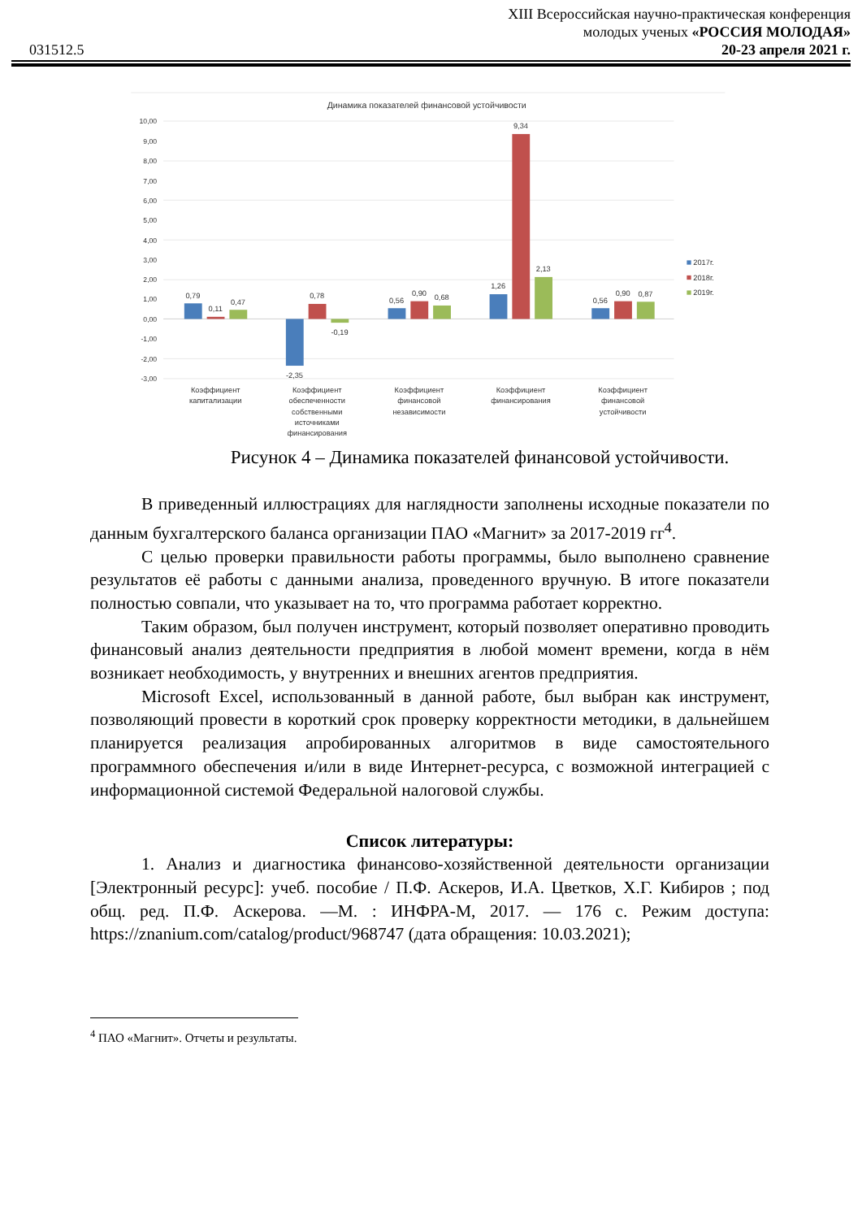031512.5
XIII Всероссийская научно-практическая конференция
молодых ученых «РОССИЯ МОЛОДАЯ»
20-23 апреля 2021 г.
Динамика показателей финансовой устойчивости
10,00
9,00
8,00
7,00
6,00
5,00
4,00
3,00
2,00
1,00
0,00
-1,00
-2,00
-3,00
0,79
0,11
0,47
-2,35
0,78
-0,19
0,56
0,90
0,68
1,26
9,34
2,13
0,56
0,90
0,87
Коэффициент
капитализации
Коэффициент
обеспеченности
собственными
источниками
финансирования
Коэффициент
финансовой
независимости
Коэффициент
финансирования
Коэффициент
финансовой
устойчивости
2017г.
2018г.
2019г.
Рисунок 4 – Динамика показателей финансовой устойчивости.
В приведенный иллюстрациях для наглядности заполнены исходные показатели по данным бухгалтерского баланса организации ПАО «Магнит» за 2017-2019 гг<sup>4</sup>.
С целью проверки правильности работы программы, было выполнено сравнение результатов её работы с данными анализа, проведенного вручную. В итоге показатели полностью совпали, что указывает на то, что программа работает корректно.
Таким образом, был получен инструмент, который позволяет оперативно проводить финансовый анализ деятельности предприятия в любой момент времени, когда в нём возникает необходимость, у внутренних и внешних агентов предприятия.
Microsoft Excel, использованный в данной работе, был выбран как инструмент, позволяющий провести в короткий срок проверку корректности методики, в дальнейшем планируется реализация апробированных алгоритмов в виде самостоятельного программного обеспечения и/или в виде Интернет-ресурса, с возможной интеграцией с информационной системой Федеральной налоговой службы.
Список литературы:
1. Анализ и диагностика финансово-хозяйственной деятельности организации [Электронный ресурс]: учеб. пособие / П.Ф. Аскеров, И.А. Цветков, Х.Г. Кибиров ; под общ. ред. П.Ф. Аскерова. —М. : ИНФРА-М, 2017. — 176 с. Режим доступа: https://znanium.com/catalog/product/968747 (дата обращения: 10.03.2021);
<sup>4</sup> ПАО «Магнит». Отчеты и результаты.